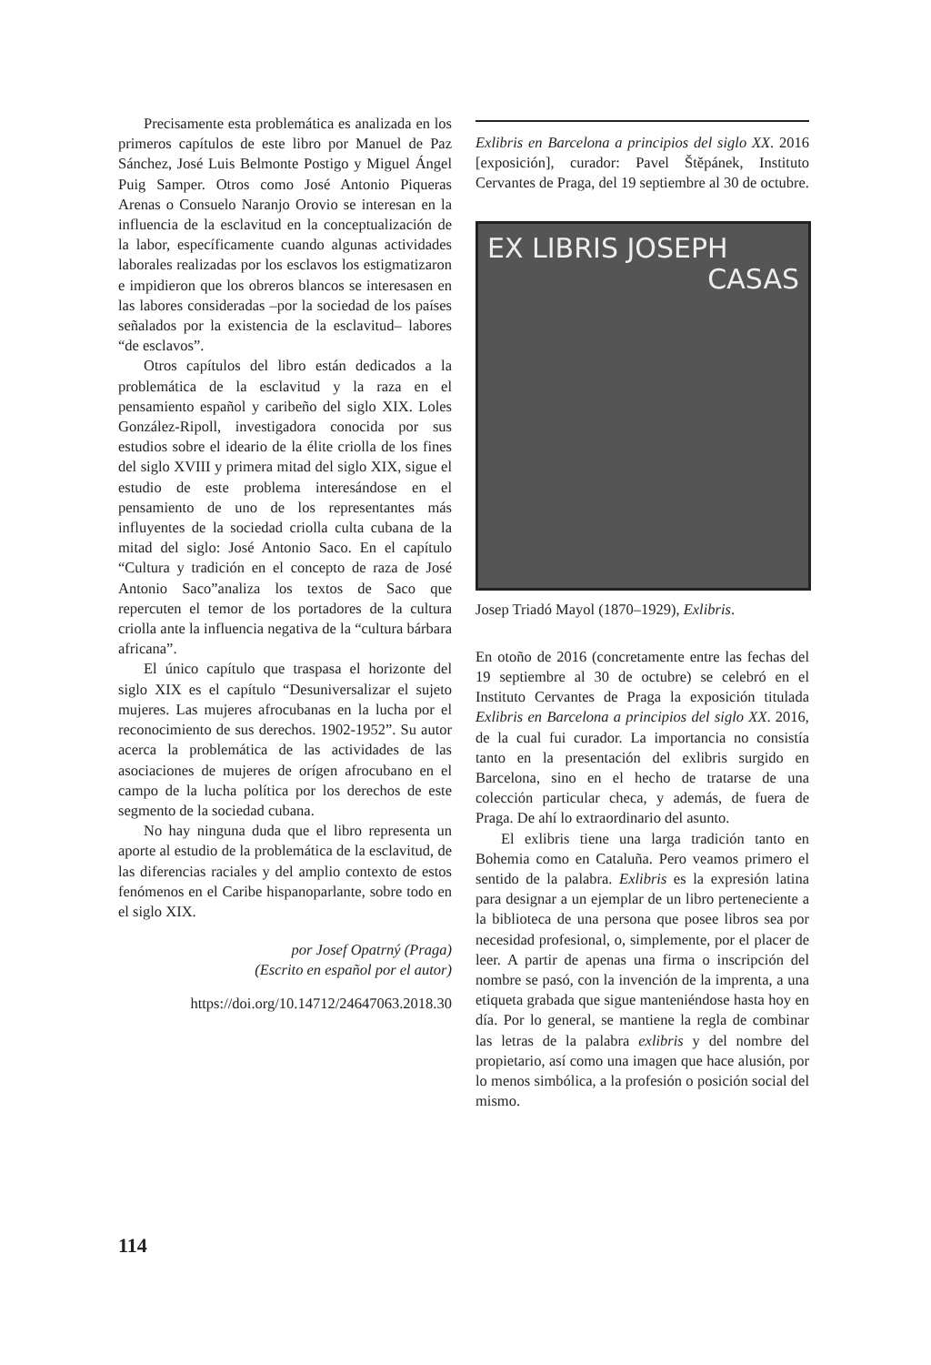Precisamente esta problemática es analizada en los primeros capítulos de este libro por Manuel de Paz Sánchez, José Luis Belmonte Postigo y Miguel Ángel Puig Samper. Otros como José Antonio Piqueras Arenas o Consuelo Naranjo Orovio se interesan en la influencia de la esclavitud en la conceptualización de la labor, específicamente cuando algunas actividades laborales realizadas por los esclavos los estigmatizaron e impidieron que los obreros blancos se interesasen en las labores consideradas –por la sociedad de los países señalados por la existencia de la esclavitud– labores “de esclavos”.
Otros capítulos del libro están dedicados a la problemática de la esclavitud y la raza en el pensamiento español y caribeño del siglo XIX. Loles González-Ripoll, investigadora conocida por sus estudios sobre el ideario de la élite criolla de los fines del siglo XVIII y primera mitad del siglo XIX, sigue el estudio de este problema interesándose en el pensamiento de uno de los representantes más influyentes de la sociedad criolla culta cubana de la mitad del siglo: José Antonio Saco. En el capítulo “Cultura y tradición en el concepto de raza de José Antonio Saco”analiza los textos de Saco que repercuten el temor de los portadores de la cultura criolla ante la influencia negativa de la “cultura bárbara africana”.
El único capítulo que traspasa el horizonte del siglo XIX es el capítulo “Desuniversalizar el sujeto mujeres. Las mujeres afrocubanas en la lucha por el reconocimiento de sus derechos. 1902-1952”. Su autor acerca la problemática de las actividades de las asociaciones de mujeres de orígen afrocubano en el campo de la lucha política por los derechos de este segmento de la sociedad cubana.
No hay ninguna duda que el libro representa un aporte al estudio de la problemática de la esclavitud, de las diferencias raciales y del amplio contexto de estos fenómenos en el Caribe hispanoparlante, sobre todo en el siglo XIX.
por Josef Opatrný (Praga)
(Escrito en español por el autor)
https://doi.org/10.14712/24647063.2018.30
Exlibris en Barcelona a principios del siglo XX. 2016 [exposición], curador: Pavel Štěpánek, Instituto Cervantes de Praga, del 19 septiembre al 30 de octubre.
EX LIBRIS JOSEPH
CASAS
Josep Triadó Mayol (1870–1929), Exlibris.
En otoño de 2016 (concretamente entre las fechas del 19 septiembre al 30 de octubre) se celebró en el Instituto Cervantes de Praga la exposición titulada Exlibris en Barcelona a principios del siglo XX. 2016, de la cual fui curador. La importancia no consistía tanto en la presentación del exlibris surgido en Barcelona, sino en el hecho de tratarse de una colección particular checa, y además, de fuera de Praga. De ahí lo extraordinario del asunto.
El exlibris tiene una larga tradición tanto en Bohemia como en Cataluña. Pero veamos primero el sentido de la palabra. Exlibris es la expresión latina para designar a un ejemplar de un libro perteneciente a la biblioteca de una persona que posee libros sea por necesidad profesional, o, simplemente, por el placer de leer. A partir de apenas una firma o inscripción del nombre se pasó, con la invención de la imprenta, a una etiqueta grabada que sigue manteniéndose hasta hoy en día. Por lo general, se mantiene la regla de combinar las letras de la palabra exlibris y del nombre del propietario, así como una imagen que hace alusión, por lo menos simbólica, a la profesión o posición social del mismo.
114